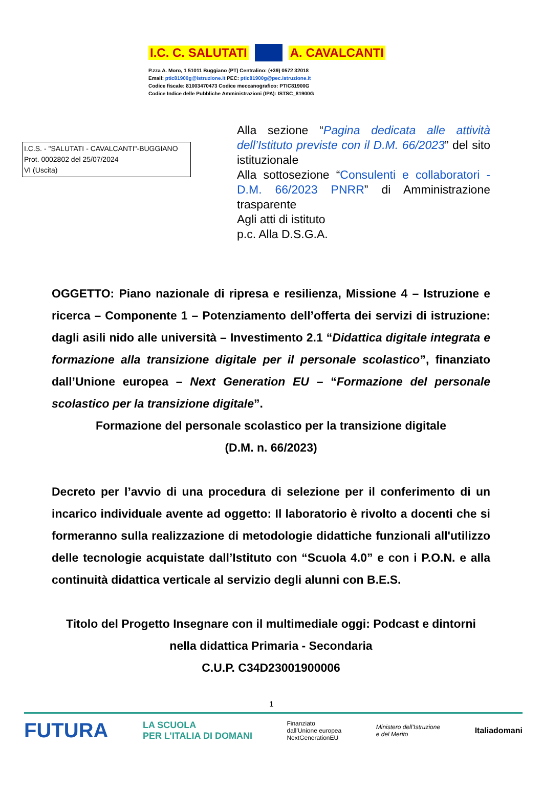I.C. C. SALUTATI A. CAVALCANTI
P.zza A. Moro, 1 51011 Buggiano (PT) Centralino: (+39) 0572 32018
Email: ptic81900g@istruzione.it PEC: ptic81900g@pec.istruzione.it
Codice fiscale: 81003470473 Codice meccanografico: PTIC81900G
Codice Indice delle Pubbliche Amministrazioni (IPA): ISTSC_81900G
I.C.S. - "SALUTATI - CAVALCANTI"-BUGGIANO
Prot. 0002802 del 25/07/2024
VI (Uscita)
Alla sezione “Pagina dedicata alle attività dell’Istituto previste con il D.M. 66/2023” del sito istituzionale
Alla sottosezione “Consulenti e collaboratori - D.M. 66/2023 PNRR” di Amministrazione trasparente
Agli atti di istituto
p.c. Alla D.S.G.A.
OGGETTO: Piano nazionale di ripresa e resilienza, Missione 4 – Istruzione e ricerca – Componente 1 – Potenziamento dell’offerta dei servizi di istruzione: dagli asili nido alle università – Investimento 2.1 “Didattica digitale integrata e formazione alla transizione digitale per il personale scolastico”, finanziato dall’Unione europea – Next Generation EU – “Formazione del personale scolastico per la transizione digitale”.
Formazione del personale scolastico per la transizione digitale
(D.M. n. 66/2023)
Decreto per l’avvio di una procedura di selezione per il conferimento di un incarico individuale avente ad oggetto: Il laboratorio è rivolto a docenti che si formeranno sulla realizzazione di metodologie didattiche funzionali all'utilizzo delle tecnologie acquistate dall’Istituto con “Scuola 4.0” e con i P.O.N. e alla continuità didattica verticale al servizio degli alunni con B.E.S.
Titolo del Progetto Insegnare con il multimediale oggi: Podcast e dintorni nella didattica Primaria - Secondaria
C.U.P. C34D23001900006
1
FUTURA LA SCUOLA
PER L’ITALIA DI DOMANI Finanziato
dall’Unione europea
NextGenerationEU Ministero dell’Istruzione
e del Merito Italiadomani